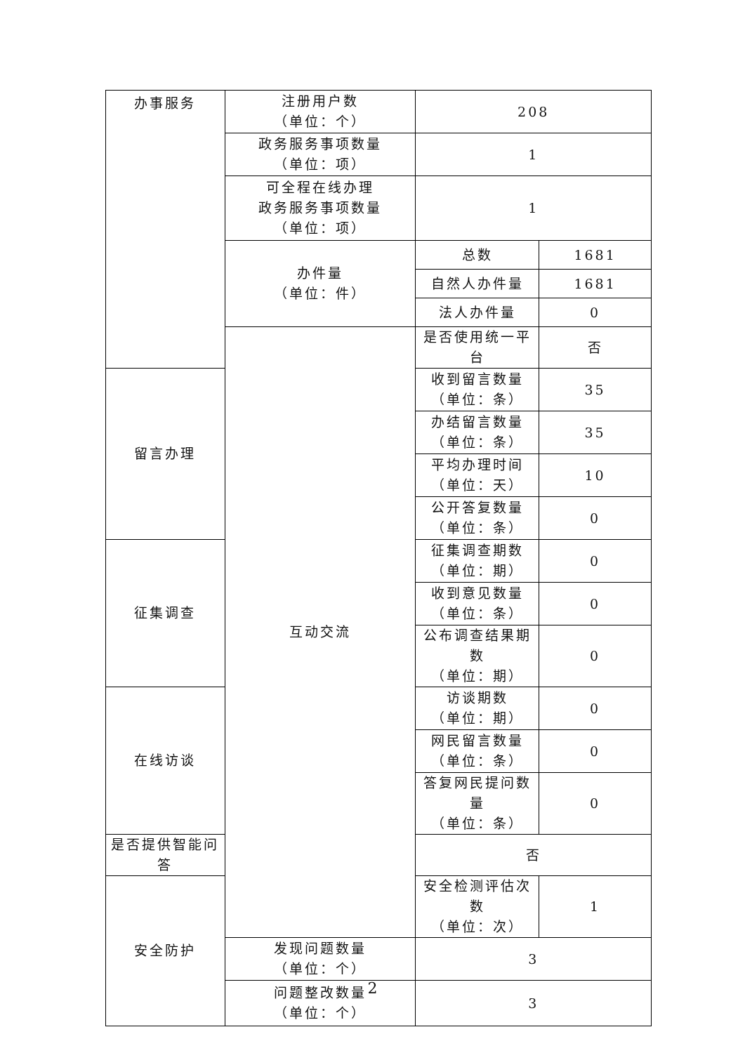| 办事服务 | 注册用户数 （单位：个） | 208 | |
| | 政务服务事项数量 （单位：项） | 1 | |
| | 可全程在线办理 政务服务事项数量 （单位：项） | 1 | |
| | 办件量 （单位：件） | 总数 | 1681 |
| | | 自然人办件量 | 1681 |
| | | 法人办件量 | 0 |
| | 互动交流 | 是否使用统一平台 | 否 |
| 留言办理 | | 收到留言数量 （单位：条） | 35 |
| | | 办结留言数量 （单位：条） | 35 |
| | | 平均办理时间 （单位：天） | 10 |
| | | 公开答复数量 （单位：条） | 0 |
| 征集调查 | | 征集调查期数 （单位：期） | 0 |
| | | 收到意见数量 （单位：条） | 0 |
| | | 公布调查结果期数 （单位：期） | 0 |
| 在线访谈 | | 访谈期数 （单位：期） | 0 |
| | | 网民留言数量 （单位：条） | 0 |
| | | 答复网民提问数量 （单位：条） | 0 |
| 是否提供智能问答 | | 否 | |
| 安全防护 | | 安全检测评估次数 （单位：次） | 1 |
| | 发现问题数量 （单位：个） | 3 | |
| | 问题整改数量 （单位：个） | 3 | |
2